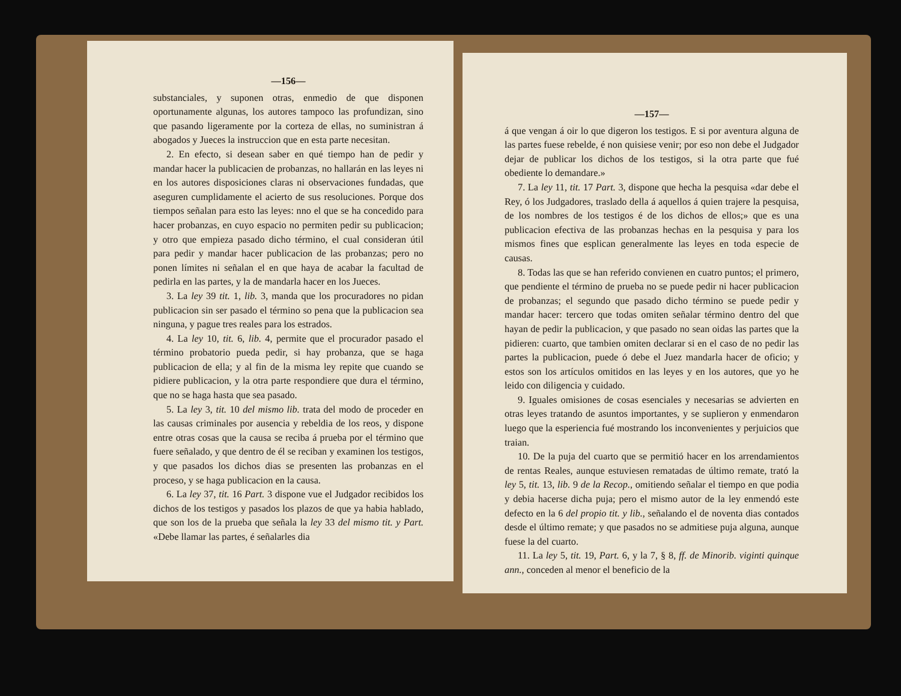—156—
substanciales, y suponen otras, enmedio de que disponen oportunamente algunas, los autores tampoco las profundizan, sino que pasando ligeramente por la corteza de ellas, no suministran á abogados y Jueces la instruccion que en esta parte necesitan.
2. En efecto, si desean saber en qué tiempo han de pedir y mandar hacer la publicacien de probanzas, no hallarán en las leyes ni en los autores disposiciones claras ni observaciones fundadas, que aseguren cumplidamente el acierto de sus resoluciones. Porque dos tiempos señalan para esto las leyes: nno el que se ha concedido para hacer probanzas, en cuyo espacio no permiten pedir su publicacion; y otro que empieza pasado dicho término, el cual consideran útil para pedir y mandar hacer publicacion de las probanzas; pero no ponen límites ni señalan el en que haya de acabar la facultad de pedirla en las partes, y la de mandarla hacer en los Jueces.
3. La ley 39 tit. 1, lib. 3, manda que los procuradores no pidan publicacion sin ser pasado el término so pena que la publicacion sea ninguna, y pague tres reales para los estrados.
4. La ley 10, tit. 6, lib. 4, permite que el procurador pasado el término probatorio pueda pedir, si hay probanza, que se haga publicacion de ella; y al fin de la misma ley repite que cuando se pidiere publicacion, y la otra parte respondiere que dura el término, que no se haga hasta que sea pasado.
5. La ley 3, tit. 10 del mismo lib. trata del modo de proceder en las causas criminales por ausencia y rebeldia de los reos, y dispone entre otras cosas que la causa se reciba á prueba por el término que fuere señalado, y que dentro de él se reciban y examinen los testigos, y que pasados los dichos dias se presenten las probanzas en el proceso, y se haga publicacion en la causa.
6. La ley 37, tit. 16 Part. 3 dispone vue el Judgador recibidos los dichos de los testigos y pasados los plazos de que ya habia hablado, que son los de la prueba que señala la ley 33 del mismo tit. y Part. «Debe llamar las partes, é señalarles dia
—157—
á que vengan á oir lo que digeron los testigos. E si por aventura alguna de las partes fuese rebelde, é non quisiese venir; por eso non debe el Judgador dejar de publicar los dichos de los testigos, si la otra parte que fué obediente lo demandare.»
7. La ley 11, tit. 17 Part. 3, dispone que hecha la pesquisa «dar debe el Rey, ó los Judgadores, traslado della á aquellos á quien trajere la pesquisa, de los nombres de los testigos é de los dichos de ellos;» que es una publicacion efectiva de las probanzas hechas en la pesquisa y para los mismos fines que esplican generalmente las leyes en toda especie de causas.
8. Todas las que se han referido convienen en cuatro puntos; el primero, que pendiente el término de prueba no se puede pedir ni hacer publicacion de probanzas; el segundo que pasado dicho término se puede pedir y mandar hacer: tercero que todas omiten señalar término dentro del que hayan de pedir la publicacion, y que pasado no sean oidas las partes que la pidieren: cuarto, que tambien omiten declarar si en el caso de no pedir las partes la publicacion, puede ó debe el Juez mandarla hacer de oficio; y estos son los artículos omitidos en las leyes y en los autores, que yo he leido con diligencia y cuidado.
9. Iguales omisiones de cosas esenciales y necesarias se advierten en otras leyes tratando de asuntos importantes, y se suplieron y enmendaron luego que la esperiencia fué mostrando los inconvenientes y perjuicios que traian.
10. De la puja del cuarto que se permitió hacer en los arrendamientos de rentas Reales, aunque estuviesen rematadas de último remate, trató la ley 5, tit. 13, lib. 9 de la Recop., omitiendo señalar el tiempo en que podia y debia hacerse dicha puja; pero el mismo autor de la ley enmendó este defecto en la 6 del propio tit. y lib., señalando el de noventa dias contados desde el último remate; y que pasados no se admitiese puja alguna, aunque fuese la del cuarto.
11. La ley 5, tit. 19, Part. 6, y la 7, § 8, ff. de Minorib. viginti quinque ann., conceden al menor el beneficio de la